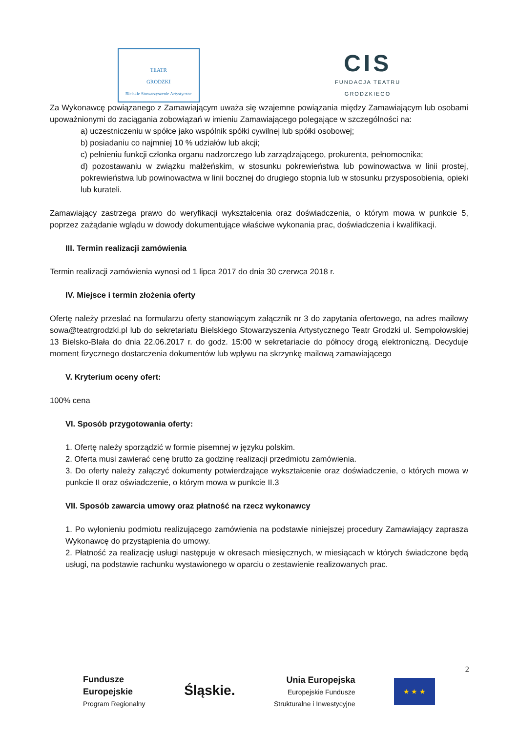TEATR
GRODZKI
Bielskie Stowarzyszenie Artystyczne
CIS
FUNDACJA TEATRU
GRODZKIEGO
Za Wykonawcę powiązanego z Zamawiającym uważa się wzajemne powiązania między Zamawiającym lub osobami upoważnionymi do zaciągania zobowiązań w imieniu Zamawiającego polegające w szczególności na:
a) uczestniczeniu w spółce jako wspólnik spółki cywilnej lub spółki osobowej;
b) posiadaniu co najmniej 10 % udziałów lub akcji;
c) pełnieniu funkcji członka organu nadzorczego lub zarządzającego, prokurenta, pełnomocnika;
d) pozostawaniu w związku małżeńskim, w stosunku pokrewieństwa lub powinowactwa w linii prostej, pokrewieństwa lub powinowactwa w linii bocznej do drugiego stopnia lub w stosunku przysposobienia, opieki lub kurateli.
Zamawiający zastrzega prawo do weryfikacji wykształcenia oraz doświadczenia, o którym mowa w punkcie 5, poprzez zażądanie wglądu w dowody dokumentujące właściwe wykonania prac, doświadczenia i kwalifikacji.
III. Termin realizacji zamówienia
Termin realizacji zamówienia wynosi od 1 lipca 2017 do dnia 30 czerwca 2018 r.
IV. Miejsce i termin złożenia oferty
Ofertę należy przesłać na formularzu oferty stanowiącym załącznik nr 3 do zapytania ofertowego, na adres mailowy sowa@teatrgrodzki.pl lub do sekretariatu Bielskiego Stowarzyszenia Artystycznego Teatr Grodzki ul. Sempołowskiej 13 Bielsko-BIała do dnia 22.06.2017 r. do godz. 15:00 w sekretariacie do północy drogą elektroniczną. Decyduje moment fizycznego dostarczenia dokumentów lub wpływu na skrzynkę mailową zamawiającego
V. Kryterium oceny ofert:
100% cena
VI. Sposób przygotowania oferty:
1. Ofertę należy sporządzić w formie pisemnej w języku polskim.
2. Oferta musi zawierać cenę brutto za godzinę realizacji przedmiotu zamówienia.
3. Do oferty należy załączyć dokumenty potwierdzające wykształcenie oraz doświadczenie, o których mowa w punkcie II oraz oświadczenie, o którym mowa w punkcie II.3
VII. Sposób zawarcia umowy oraz płatność na rzecz wykonawcy
1. Po wyłonieniu podmiotu realizującego zamówienia na podstawie niniejszej procedury Zamawiający zaprasza Wykonawcę do przystąpienia do umowy.
2. Płatność za realizację usługi następuje w okresach miesięcznych, w miesiącach w których świadczone będą usługi, na podstawie rachunku wystawionego w oparciu o zestawienie realizowanych prac.
2
Fundusze
Europejskie
Program Regionalny
Śląskie.
Unia Europejska
Europejskie Fundusze
Strukturalne i Inwestycyjne
★ ★ ★